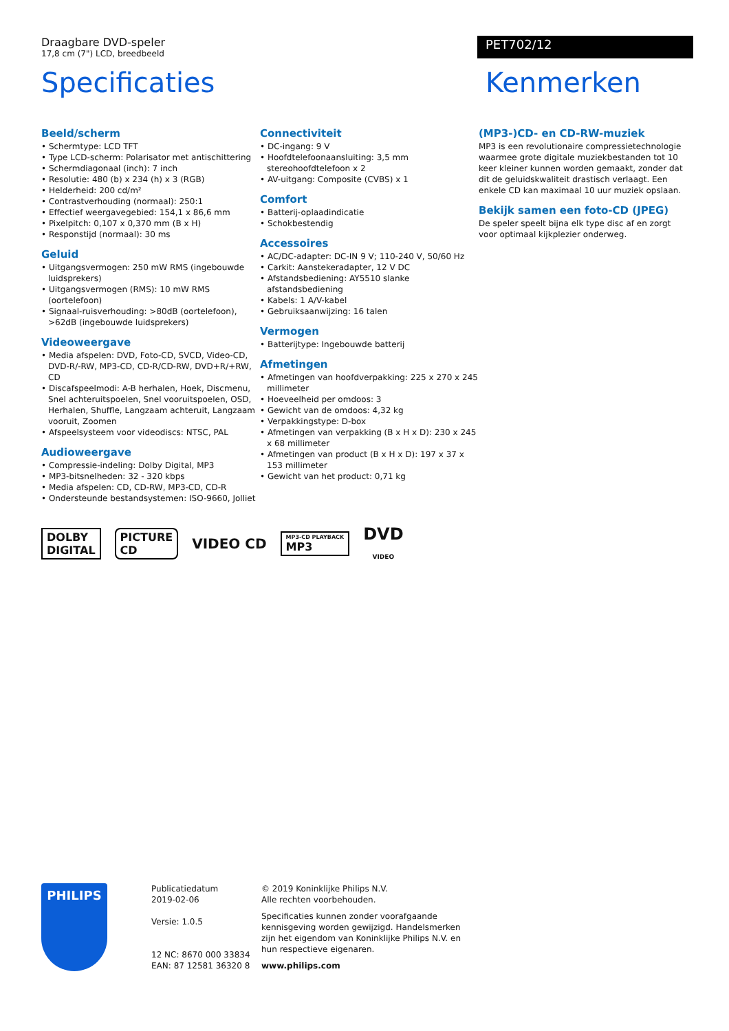Draagbare DVD-speler
17,8 cm (7") LCD, breedbeeld
PET702/12
Specificaties Kenmerken
Beeld/scherm
• Schermtype: LCD TFT
• Type LCD-scherm: Polarisator met antischittering
• Schermdiagonaal (inch): 7 inch
• Resolutie: 480 (b) x 234 (h) x 3 (RGB)
• Helderheid: 200 cd/m²
• Contrastverhouding (normaal): 250:1
• Effectief weergavegebied: 154,1 x 86,6 mm
• Pixelpitch: 0,107 x 0,370 mm (B x H)
• Responstijd (normaal): 30 ms
Geluid
• Uitgangsvermogen: 250 mW RMS (ingebouwde luidsprekers)
• Uitgangsvermogen (RMS): 10 mW RMS (oortelefoon)
• Signaal-ruisverhouding: >80dB (oortelefoon), >62dB (ingebouwde luidsprekers)
Videoweergave
• Media afspelen: DVD, Foto-CD, SVCD, Video-CD, DVD-R/-RW, MP3-CD, CD-R/CD-RW, DVD+R/+RW, CD
• Discafspeelmodi: A-B herhalen, Hoek, Discmenu, Snel achteruitspoelen, Snel vooruitspoelen, OSD, Herhalen, Shuffle, Langzaam achteruit, Langzaam vooruit, Zoomen
• Afspeelsysteem voor videodiscs: NTSC, PAL
Audioweergave
• Compressie-indeling: Dolby Digital, MP3
• MP3-bitsnelheden: 32 - 320 kbps
• Media afspelen: CD, CD-RW, MP3-CD, CD-R
• Ondersteunde bestandsystemen: ISO-9660, Jolliet
Connectiviteit
• DC-ingang: 9 V
• Hoofdtelefoonaansluiting: 3,5 mm stereohoofdtelefoon x 2
• AV-uitgang: Composite (CVBS) x 1
Comfort
• Batterij-oplaadindicatie
• Schokbestendig
Accessoires
• AC/DC-adapter: DC-IN 9 V; 110-240 V, 50/60 Hz
• Carkit: Aanstekeradapter, 12 V DC
• Afstandsbediening: AY5510 slanke afstandsbediening
• Kabels: 1 A/V-kabel
• Gebruiksaanwijzing: 16 talen
Vermogen
• Batterijtype: Ingebouwde batterij
Afmetingen
• Afmetingen van hoofdverpakking: 225 x 270 x 245 millimeter
• Hoeveelheid per omdoos: 3
• Gewicht van de omdoos: 4,32 kg
• Verpakkingstype: D-box
• Afmetingen van verpakking (B x H x D): 230 x 245 x 68 millimeter
• Afmetingen van product (B x H x D): 197 x 37 x 153 millimeter
• Gewicht van het product: 0,71 kg
(MP3-)CD- en CD-RW-muziek
MP3 is een revolutionaire compressietechnologie waarmee grote digitale muziekbestanden tot 10 keer kleiner kunnen worden gemaakt, zonder dat dit de geluidskwaliteit drastisch verlaagt. Een enkele CD kan maximaal 10 uur muziek opslaan.
Bekijk samen een foto-CD (JPEG)
De speler speelt bijna elk type disc af en zorgt voor optimaal kijkplezier onderweg.
DOLBY
DIGITAL
PICTURE
CD
VIDEO CD
MP3-CD PLAYBACK
MP3
DVD
VIDEO
PHILIPS
Publicatiedatum
2019-02-06
Versie: 1.0.5
12 NC: 8670 000 33834
EAN: 87 12581 36320 8
© 2019 Koninklijke Philips N.V.
Alle rechten voorbehouden.
Specificaties kunnen zonder voorafgaande kennisgeving worden gewijzigd. Handelsmerken zijn het eigendom van Koninklijke Philips N.V. en hun respectieve eigenaren.
www.philips.com